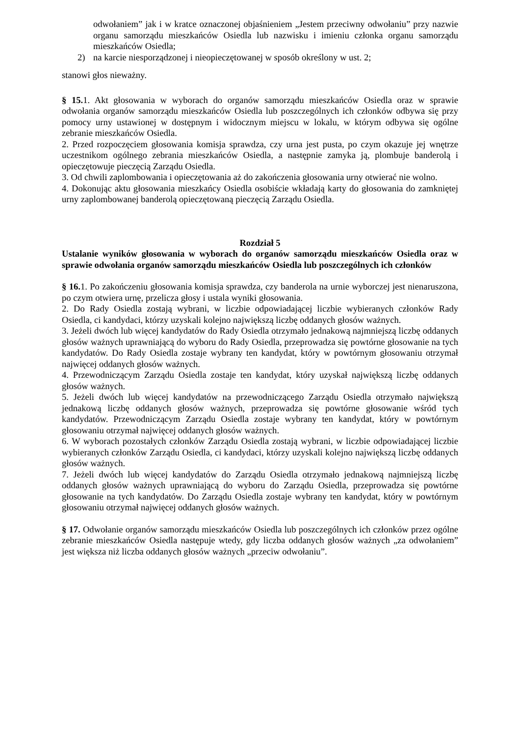odwołaniem” jak i w kratce oznaczonej objaśnieniem „Jestem przeciwny odwołaniu” przy nazwie organu samorządu mieszkańców Osiedla lub nazwisku i imieniu członka organu samorządu mieszkańców Osiedla;
2) na karcie niesporządzonej i nieopieczętowanej w sposób określony w ust. 2;
stanowi głos nieważny.
§ 15. 1. Akt głosowania w wyborach do organów samorządu mieszkańców Osiedla oraz w sprawie odwołania organów samorządu mieszkańców Osiedla lub poszczególnych ich członków odbywa się przy pomocy urny ustawionej w dostępnym i widocznym miejscu w lokalu, w którym odbywa się ogólne zebranie mieszkańców Osiedla.
2. Przed rozpoczęciem głosowania komisja sprawdza, czy urna jest pusta, po czym okazuje jej wnętrze uczestnikom ogólnego zebrania mieszkańców Osiedla, a następnie zamyka ją, plombuje banderolą i opieczętowuje pieczęcią Zarządu Osiedla.
3. Od chwili zaplombowania i opieczętowania aż do zakończenia głosowania urny otwierać nie wolno.
4. Dokonując aktu głosowania mieszkańcy Osiedla osobiście wkładają karty do głosowania do zamkniętej urny zaplombowanej banderolą opieczętowaną pieczęcią Zarządu Osiedla.
Rozdział 5
Ustalanie wyników głosowania w wyborach do organów samorządu mieszkańców Osiedla oraz w sprawie odwołania organów samorządu mieszkańców Osiedla lub poszczególnych ich członków
§ 16. 1. Po zakończeniu głosowania komisja sprawdza, czy banderola na urnie wyborczej jest nienaruszona, po czym otwiera urnę, przelicza głosy i ustala wyniki głosowania.
2. Do Rady Osiedla zostają wybrani, w liczbie odpowiadającej liczbie wybieranych członków Rady Osiedla, ci kandydaci, którzy uzyskali kolejno największą liczbę oddanych głosów ważnych.
3. Jeżeli dwóch lub więcej kandydatów do Rady Osiedla otrzymało jednakową najmniejszą liczbę oddanych głosów ważnych uprawniającą do wyboru do Rady Osiedla, przeprowadza się powtórne głosowanie na tych kandydatów. Do Rady Osiedla zostaje wybrany ten kandydat, który w powtórnym głosowaniu otrzymał najwięcej oddanych głosów ważnych.
4. Przewodniczącym Zarządu Osiedla zostaje ten kandydat, który uzyskał największą liczbę oddanych głosów ważnych.
5. Jeżeli dwóch lub więcej kandydatów na przewodniczącego Zarządu Osiedla otrzymało największą jednakową liczbę oddanych głosów ważnych, przeprowadza się powtórne głosowanie wśród tych kandydatów. Przewodniczącym Zarządu Osiedla zostaje wybrany ten kandydat, który w powtórnym głosowaniu otrzymał najwięcej oddanych głosów ważnych.
6. W wyborach pozostałych członków Zarządu Osiedla zostają wybrani, w liczbie odpowiadającej liczbie wybieranych członków Zarządu Osiedla, ci kandydaci, którzy uzyskali kolejno największą liczbę oddanych głosów ważnych.
7. Jeżeli dwóch lub więcej kandydatów do Zarządu Osiedla otrzymało jednakową najmniejszą liczbę oddanych głosów ważnych uprawniającą do wyboru do Zarządu Osiedla, przeprowadza się powtórne głosowanie na tych kandydatów. Do Zarządu Osiedla zostaje wybrany ten kandydat, który w powtórnym głosowaniu otrzymał najwięcej oddanych głosów ważnych.
§ 17. Odwołanie organów samorządu mieszkańców Osiedla lub poszczególnych ich członków przez ogólne zebranie mieszkańców Osiedla następuje wtedy, gdy liczba oddanych głosów ważnych „za odwołaniem” jest większa niż liczba oddanych głosów ważnych „przeciw odwołaniu”.